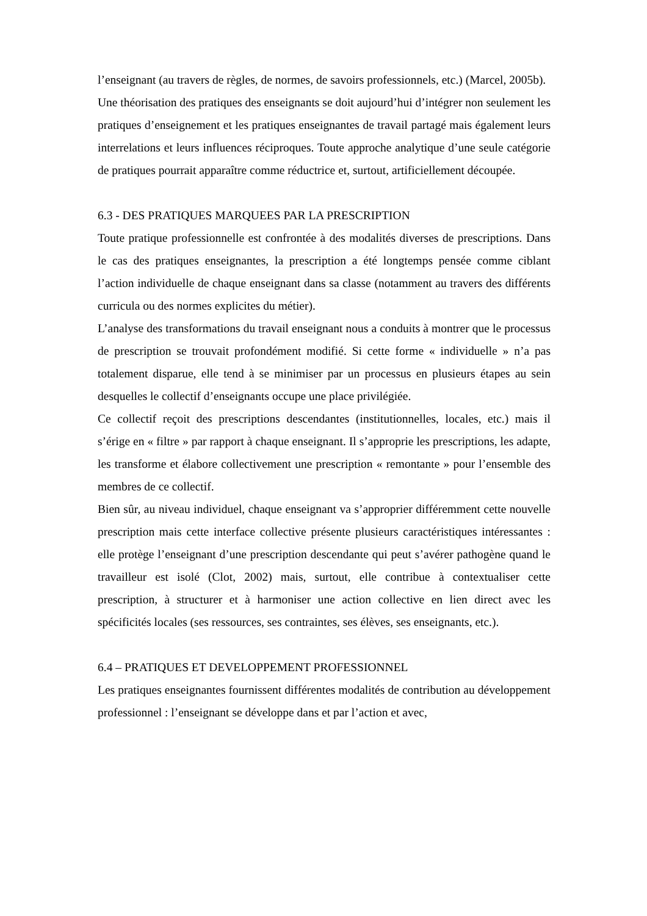l’enseignant (au travers de règles, de normes, de savoirs professionnels, etc.) (Marcel, 2005b).
Une théorisation des pratiques des enseignants se doit aujourd’hui d’intégrer non seulement les pratiques d’enseignement et les pratiques enseignantes de travail partagé mais également leurs interrelations et leurs influences réciproques. Toute approche analytique d’une seule catégorie de pratiques pourrait apparaître comme réductrice et, surtout, artificiellement découpée.
6.3 - DES PRATIQUES MARQUEES PAR LA PRESCRIPTION
Toute pratique professionnelle est confrontée à des modalités diverses de prescriptions. Dans le cas des pratiques enseignantes, la prescription a été longtemps pensée comme ciblant l’action individuelle de chaque enseignant dans sa classe (notamment au travers des différents curricula ou des normes explicites du métier).
L’analyse des transformations du travail enseignant nous a conduits à montrer que le processus de prescription se trouvait profondément modifié. Si cette forme « individuelle » n’a pas totalement disparue, elle tend à se minimiser par un processus en plusieurs étapes au sein desquelles le collectif d’enseignants occupe une place privilégiée.
Ce collectif reçoit des prescriptions descendantes (institutionnelles, locales, etc.) mais il s’érige en « filtre » par rapport à chaque enseignant. Il s’approprie les prescriptions, les adapte, les transforme et élabore collectivement une prescription « remontante » pour l’ensemble des membres de ce collectif.
Bien sûr, au niveau individuel, chaque enseignant va s’approprier différemment cette nouvelle prescription mais cette interface collective présente plusieurs caractéristiques intéressantes : elle protège l’enseignant d’une prescription descendante qui peut s’avérer pathogène quand le travailleur est isolé (Clot, 2002) mais, surtout, elle contribue à contextualiser cette prescription, à structurer et à harmoniser une action collective en lien direct avec les spécificités locales (ses ressources, ses contraintes, ses élèves, ses enseignants, etc.).
6.4 – PRATIQUES ET DEVELOPPEMENT PROFESSIONNEL
Les pratiques enseignantes fournissent différentes modalités de contribution au développement professionnel : l’enseignant se développe dans et par l’action et avec,